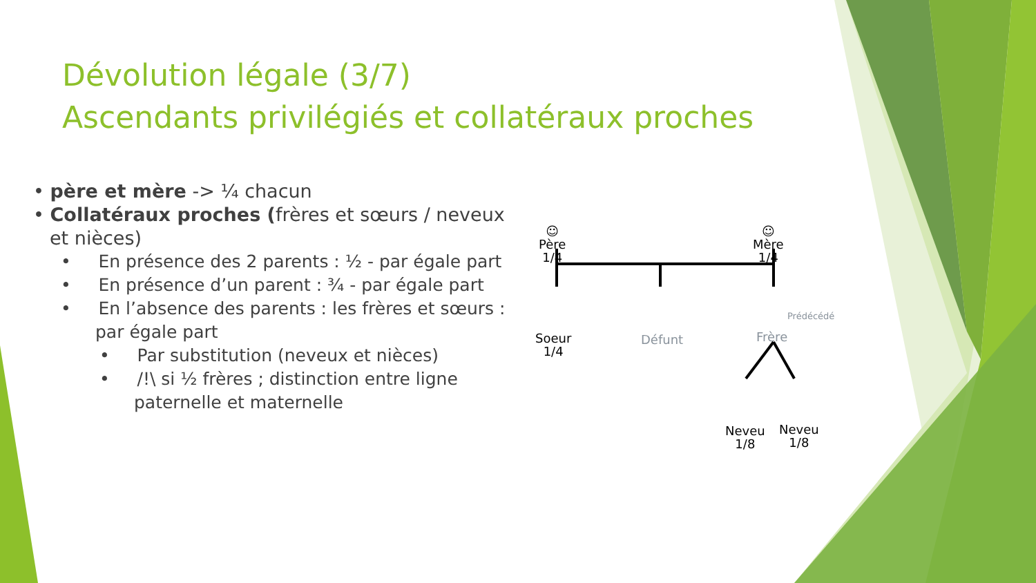Dévolution légale (3/7)
Ascendants privilégiés et collatéraux proches
• père et mère -> ¼ chacun
• Collatéraux proches (frères et sœurs / neveux et nièces)
• En présence des 2 parents : ½ - par égale part
• En présence d’un parent : ¾ - par égale part
• En l’absence des parents : les frères et sœurs : par égale part
• Par substitution (neveux et nièces)
• /!\ si ½ frères ; distinction entre ligne paternelle et maternelle
☺
Père
1/4
☺
Mère
1/4
Soeur
1/4
Défunt Frère
Prédécédé
Neveu
1/8
Neveu
1/8